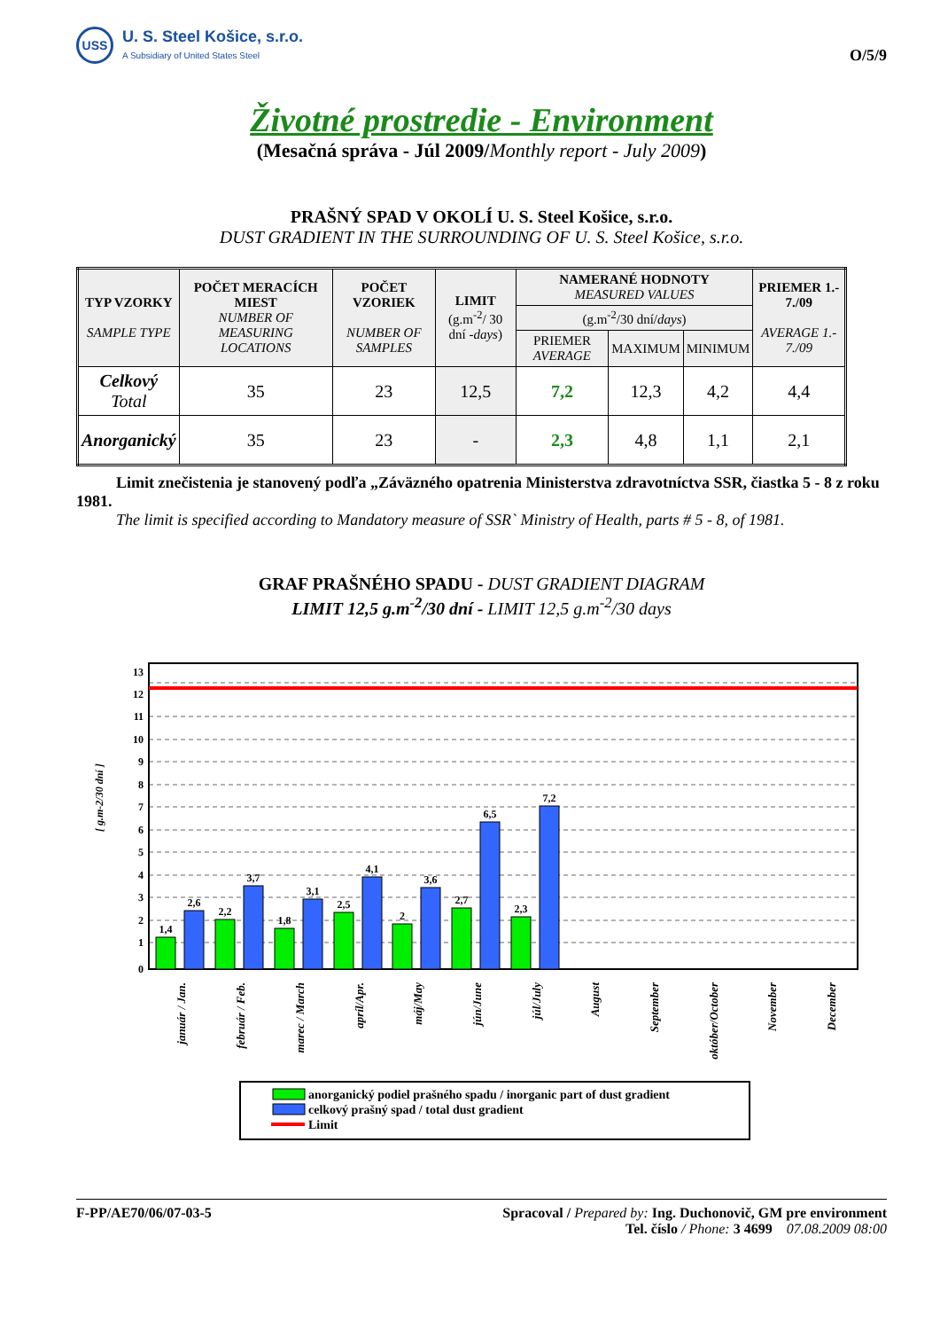USS
U. S. Steel Košice, s.r.o.
A Subsidiary of United States Steel
O/5/9
Životné prostredie - Environment
(Mesačná správa - Júl 2009/Monthly report - July 2009)
PRAŠNÝ SPAD V OKOLÍ U. S. Steel Košice, s.r.o.
DUST GRADIENT IN THE SURROUNDING OF U. S. Steel Košice, s.r.o.
| TYP VZORKY SAMPLE TYPE | POČET MERACÍCH MIEST NUMBER OF MEASURING LOCATIONS | POČET VZORIEK NUMBER OF SAMPLES | LIMIT (g.m<sup>-2</sup>/ 30 dní - days ) | NAMERANÉ HODNOTY MEASURED VALUES | | | PRIEMER 1.- 7./09 AVERAGE 1.- 7./09 |
| --- | --- | --- | --- | --- | --- | --- | --- |
| | | | | (g.m<sup>-2</sup>/30 dní/ days ) | | | |
| | | | | PRIEMER AVERAGE | MAXIMUM | MINIMUM | |
| Celkový Total | 35 | 23 | 12,5 | 7,2 | 12,3 | 4,2 | 4,4 |
| Anorganický | 35 | 23 | - | 2,3 | 4,8 | 1,1 | 2,1 |
Limit znečistenia je stanovený podľa „Záväzného opatrenia Ministerstva zdravotníctva SSR, čiastka 5 - 8 z roku 1981.
The limit is specified according to Mandatory measure of SSR` Ministry of Health, parts # 5 - 8, of 1981.
GRAF PRAŠNÉHO SPADU - DUST GRADIENT DIAGRAM
LIMIT 12,5 g.m<sup>-2</sup>/30 dní - LIMIT 12,5 g.m<sup>-2</sup>/30 days
[ g.m-2/30 dní ]
0
1
2
3
4
5
6
7
8
9
10
11
12
13
1,4
2,6
2,2
3,7
1,8
3,1
2,5
4,1
2
3,6
2,7
6,5
2,3
7,2
január / Jan.
február / Feb.
marec / March
apríl/Apr.
máj/May
jún/June
júl/July
August
September
október/October
November
December
anorganický podiel prašného spadu / inorganic part of dust gradient
celkový prašný spad / total dust gradient
Limit
F-PP/AE70/06/07-03-5 Spracoval / Prepared by: Ing. Duchonovič, GM pre environment
Tel. číslo / Phone: 3 4699 07.08.2009 08:00